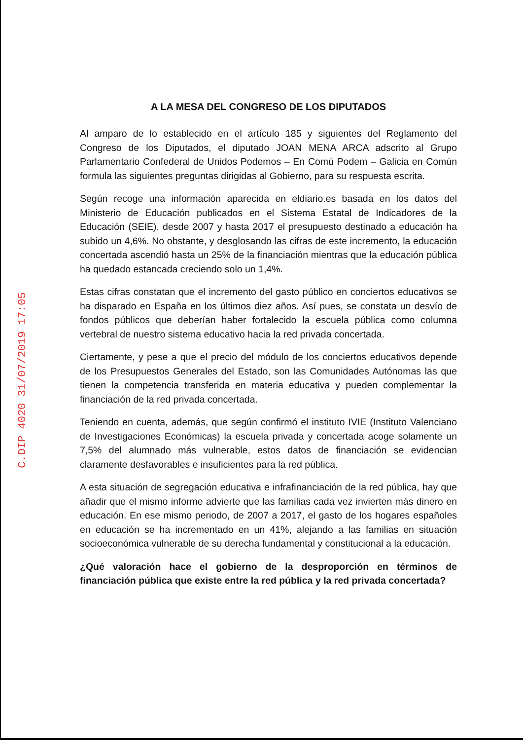C.DIP 4020 31/07/2019 17:05
A LA MESA DEL CONGRESO DE LOS DIPUTADOS
Al amparo de lo establecido en el artículo 185 y siguientes del Reglamento del Congreso de los Diputados, el diputado JOAN MENA ARCA adscrito al Grupo Parlamentario Confederal de Unidos Podemos – En Comú Podem – Galicia en Común formula las siguientes preguntas dirigidas al Gobierno, para su respuesta escrita.
Según recoge una información aparecida en eldiario.es basada en los datos del Ministerio de Educación publicados en el Sistema Estatal de Indicadores de la Educación (SEIE), desde 2007 y hasta 2017 el presupuesto destinado a educación ha subido un 4,6%. No obstante, y desglosando las cifras de este incremento, la educación concertada ascendió hasta un 25% de la financiación mientras que la educación pública ha quedado estancada creciendo solo un 1,4%.
Estas cifras constatan que el incremento del gasto público en conciertos educativos se ha disparado en España en los últimos diez años. Así pues, se constata un desvío de fondos públicos que deberían haber fortalecido la escuela pública como columna vertebral de nuestro sistema educativo hacia la red privada concertada.
Ciertamente, y pese a que el precio del módulo de los conciertos educativos depende de los Presupuestos Generales del Estado, son las Comunidades Autónomas las que tienen la competencia transferida en materia educativa y pueden complementar la financiación de la red privada concertada.
Teniendo en cuenta, además, que según confirmó el instituto IVIE (Instituto Valenciano de Investigaciones Económicas) la escuela privada y concertada acoge solamente un 7,5% del alumnado más vulnerable, estos datos de financiación se evidencian claramente desfavorables e insuficientes para la red pública.
A esta situación de segregación educativa e infrafinanciación de la red pública, hay que añadir que el mismo informe advierte que las familias cada vez invierten más dinero en educación. En ese mismo periodo, de 2007 a 2017, el gasto de los hogares españoles en educación se ha incrementado en un 41%, alejando a las familias en situación socioeconómica vulnerable de su derecha fundamental y constitucional a la educación.
¿Qué valoración hace el gobierno de la desproporción en términos de financiación pública que existe entre la red pública y la red privada concertada?